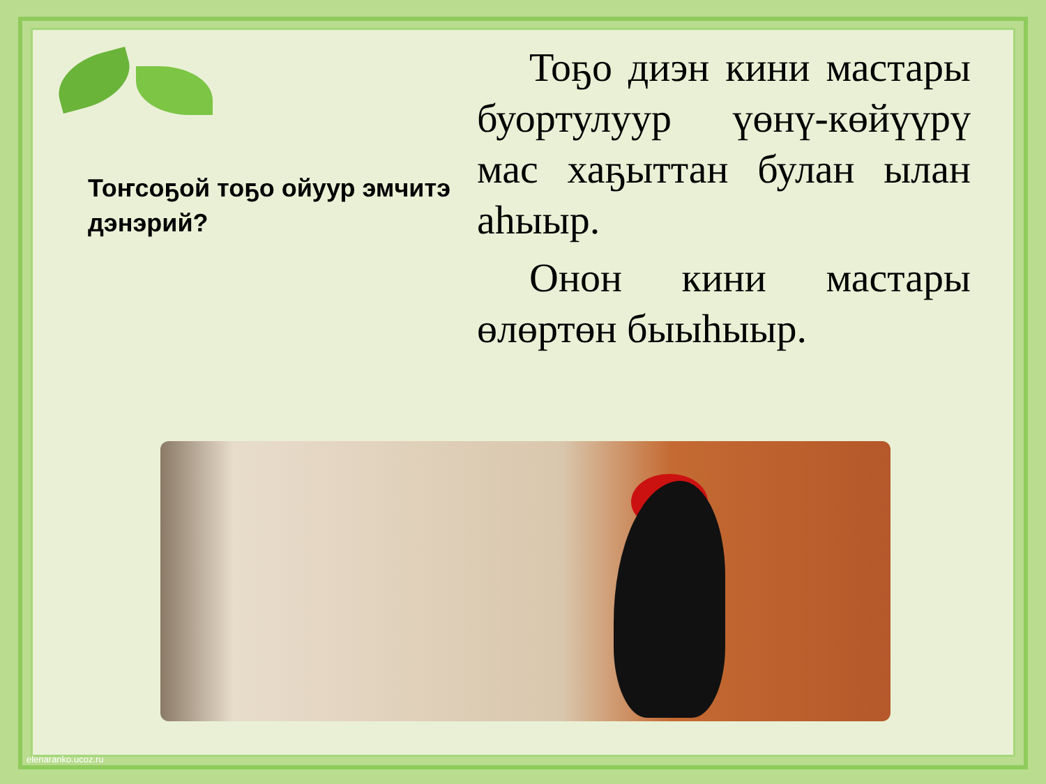Тоҥсоҕой тоҕо ойуур эмчитэ дэнэрий?
Тоҕо диэн кини мастары буортулуур үөнү-көйүүрү мас хаҕыттан булан ылан аһыыр.
Онон кини мастары өлөртөн быыһыыр.
elenaranko.ucoz.ru